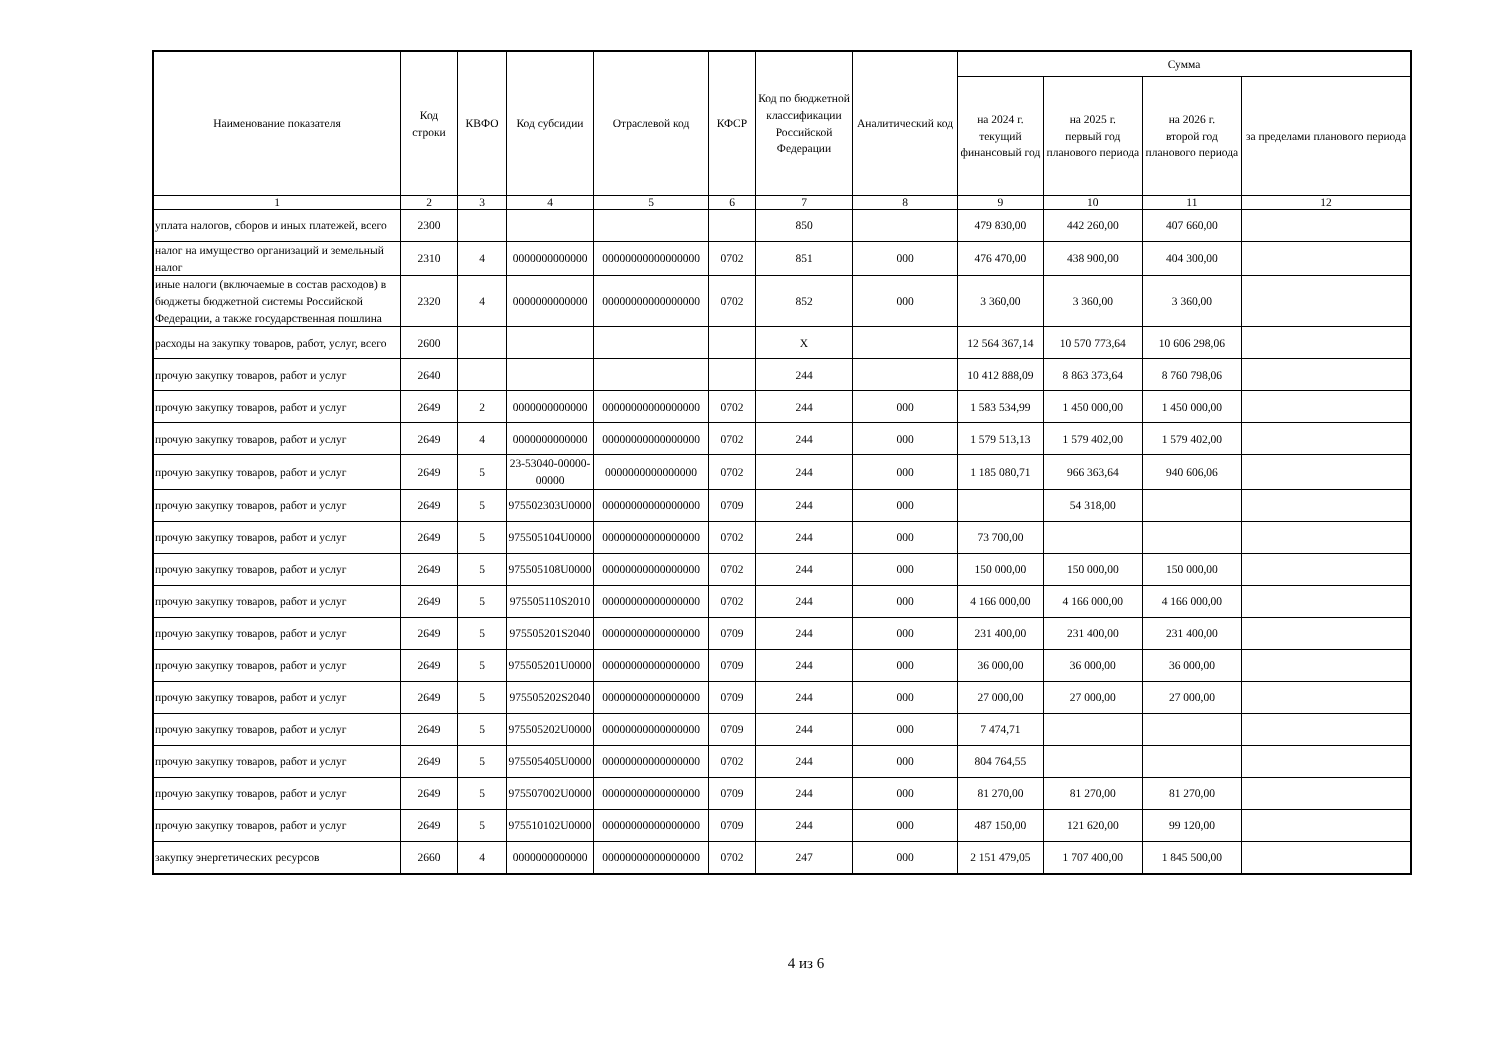| Наименование показателя | Код строки | КВФО | Код субсидии | Отраслевой код | КФСР | Код по бюджетной классификации Российской Федерации | Аналитический код | Сумма | | | |
| --- | --- | --- | --- | --- | --- | --- | --- | --- | --- | --- | --- |
| | | | | | | | | на 2024 г. текущий финансовый год | на 2025 г. первый год планового периода | на 2026 г. второй год планового периода | за пределами планового периода |
| 1 | 2 | 3 | 4 | 5 | 6 | 7 | 8 | 9 | 10 | 11 | 12 |
| уплата налогов, сборов и иных платежей, всего | 2300 | | | | | 850 | | 479 830,00 | 442 260,00 | 407 660,00 | |
| налог на имущество организаций и земельный налог | 2310 | 4 | 0000000000000 | 00000000000000000 | 0702 | 851 | 000 | 476 470,00 | 438 900,00 | 404 300,00 | |
| иные налоги (включаемые в состав расходов) в бюджеты бюджетной системы Российской Федерации, а также государственная пошлина | 2320 | 4 | 0000000000000 | 00000000000000000 | 0702 | 852 | 000 | 3 360,00 | 3 360,00 | 3 360,00 | |
| расходы на закупку товаров, работ, услуг, всего | 2600 | | | | | X | | 12 564 367,14 | 10 570 773,64 | 10 606 298,06 | |
| прочую закупку товаров, работ и услуг | 2640 | | | | | 244 | | 10 412 888,09 | 8 863 373,64 | 8 760 798,06 | |
| прочую закупку товаров, работ и услуг | 2649 | 2 | 0000000000000 | 00000000000000000 | 0702 | 244 | 000 | 1 583 534,99 | 1 450 000,00 | 1 450 000,00 | |
| прочую закупку товаров, работ и услуг | 2649 | 4 | 0000000000000 | 00000000000000000 | 0702 | 244 | 000 | 1 579 513,13 | 1 579 402,00 | 1 579 402,00 | |
| прочую закупку товаров, работ и услуг | 2649 | 5 | 23-53040-00000-00000 | 0000000000000000 | 0702 | 244 | 000 | 1 185 080,71 | 966 363,64 | 940 606,06 | |
| прочую закупку товаров, работ и услуг | 2649 | 5 | 975502303U0000 | 00000000000000000 | 0709 | 244 | 000 | | 54 318,00 | | |
| прочую закупку товаров, работ и услуг | 2649 | 5 | 975505104U0000 | 00000000000000000 | 0702 | 244 | 000 | 73 700,00 | | | |
| прочую закупку товаров, работ и услуг | 2649 | 5 | 975505108U0000 | 00000000000000000 | 0702 | 244 | 000 | 150 000,00 | 150 000,00 | 150 000,00 | |
| прочую закупку товаров, работ и услуг | 2649 | 5 | 975505110S2010 | 00000000000000000 | 0702 | 244 | 000 | 4 166 000,00 | 4 166 000,00 | 4 166 000,00 | |
| прочую закупку товаров, работ и услуг | 2649 | 5 | 975505201S2040 | 00000000000000000 | 0709 | 244 | 000 | 231 400,00 | 231 400,00 | 231 400,00 | |
| прочую закупку товаров, работ и услуг | 2649 | 5 | 975505201U0000 | 00000000000000000 | 0709 | 244 | 000 | 36 000,00 | 36 000,00 | 36 000,00 | |
| прочую закупку товаров, работ и услуг | 2649 | 5 | 975505202S2040 | 00000000000000000 | 0709 | 244 | 000 | 27 000,00 | 27 000,00 | 27 000,00 | |
| прочую закупку товаров, работ и услуг | 2649 | 5 | 975505202U0000 | 00000000000000000 | 0709 | 244 | 000 | 7 474,71 | | | |
| прочую закупку товаров, работ и услуг | 2649 | 5 | 975505405U0000 | 00000000000000000 | 0702 | 244 | 000 | 804 764,55 | | | |
| прочую закупку товаров, работ и услуг | 2649 | 5 | 975507002U0000 | 00000000000000000 | 0709 | 244 | 000 | 81 270,00 | 81 270,00 | 81 270,00 | |
| прочую закупку товаров, работ и услуг | 2649 | 5 | 975510102U0000 | 00000000000000000 | 0709 | 244 | 000 | 487 150,00 | 121 620,00 | 99 120,00 | |
| закупку энергетических ресурсов | 2660 | 4 | 0000000000000 | 00000000000000000 | 0702 | 247 | 000 | 2 151 479,05 | 1 707 400,00 | 1 845 500,00 | |
4 из 6